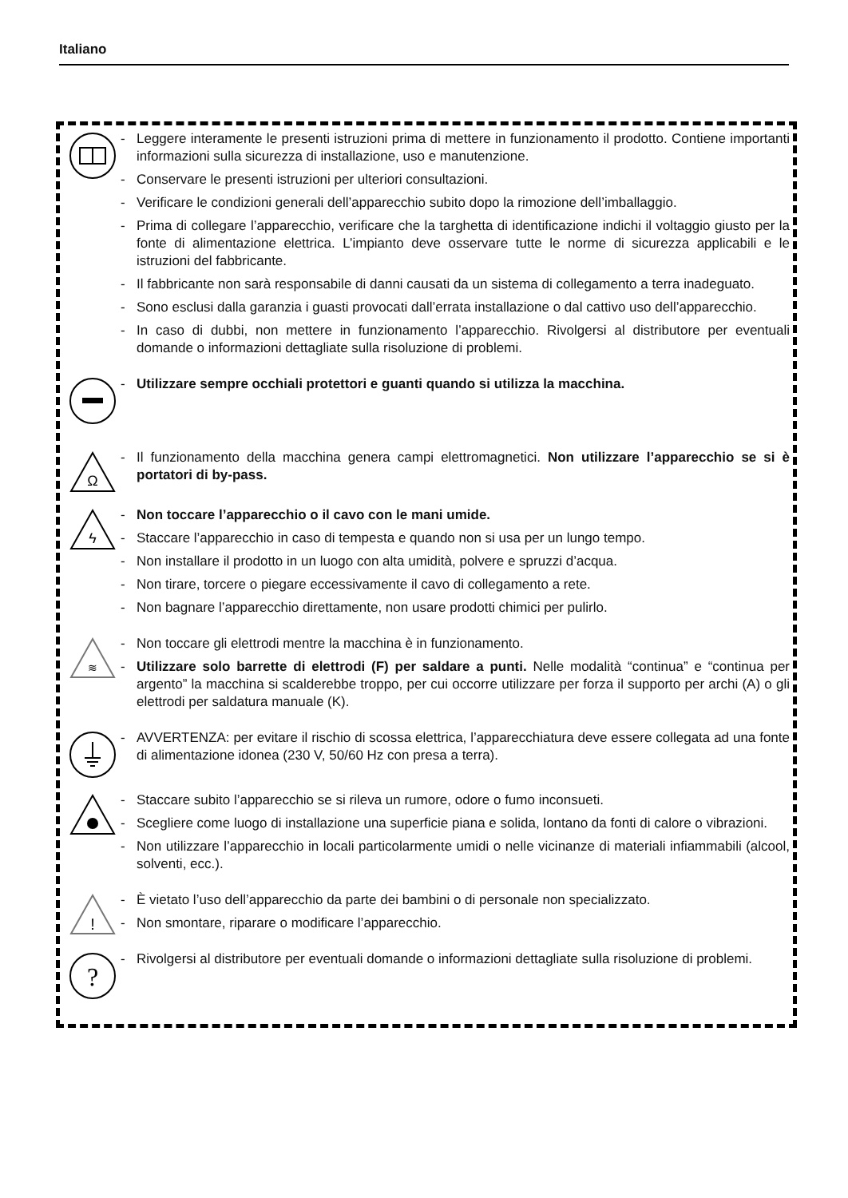Italiano
- Leggere interamente le presenti istruzioni prima di mettere in funzionamento il prodotto. Contiene importanti informazioni sulla sicurezza di installazione, uso e manutenzione.
- Conservare le presenti istruzioni per ulteriori consultazioni.
- Verificare le condizioni generali dell’apparecchio subito dopo la rimozione dell’imballaggio.
- Prima di collegare l’apparecchio, verificare che la targhetta di identificazione indichi il voltaggio giusto per la fonte di alimentazione elettrica. L’impianto deve osservare tutte le norme di sicurezza applicabili e le istruzioni del fabbricante.
- Il fabbricante non sarà responsabile di danni causati da un sistema di collegamento a terra inadeguato.
- Sono esclusi dalla garanzia i guasti provocati dall’errata installazione o dal cattivo uso dell’apparecchio.
- In caso di dubbi, non mettere in funzionamento l’apparecchio. Rivolgersi al distributore per eventuali domande o informazioni dettagliate sulla risoluzione di problemi.
- Utilizzare sempre occhiali protettori e guanti quando si utilizza la macchina.
Ω
- Il funzionamento della macchina genera campi elettromagnetici. Non utilizzare l’apparecchio se si è portatori di by-pass.
ϟ
- Non toccare l’apparecchio o il cavo con le mani umide.
- Staccare l’apparecchio in caso di tempesta e quando non si usa per un lungo tempo.
- Non installare il prodotto in un luogo con alta umidità, polvere e spruzzi d’acqua.
- Non tirare, torcere o piegare eccessivamente il cavo di collegamento a rete.
- Non bagnare l’apparecchio direttamente, non usare prodotti chimici per pulirlo.
≋
- Non toccare gli elettrodi mentre la macchina è in funzionamento.
- Utilizzare solo barrette di elettrodi (F) per saldare a punti. Nelle modalità “continua” e “continua per argento” la macchina si scalderebbe troppo, per cui occorre utilizzare per forza il supporto per archi (A) o gli elettrodi per saldatura manuale (K).
- AVVERTENZA: per evitare il rischio di scossa elettrica, l’apparecchiatura deve essere collegata ad una fonte di alimentazione idonea (230 V, 50/60 Hz con presa a terra).
- Staccare subito l’apparecchio se si rileva un rumore, odore o fumo inconsueti.
- Scegliere come luogo di installazione una superficie piana e solida, lontano da fonti di calore o vibrazioni.
- Non utilizzare l’apparecchio in locali particolarmente umidi o nelle vicinanze di materiali infiammabili (alcool, solventi, ecc.).
!
- È vietato l’uso dell’apparecchio da parte dei bambini o di personale non specializzato.
- Non smontare, riparare o modificare l’apparecchio.
?
- Rivolgersi al distributore per eventuali domande o informazioni dettagliate sulla risoluzione di problemi.